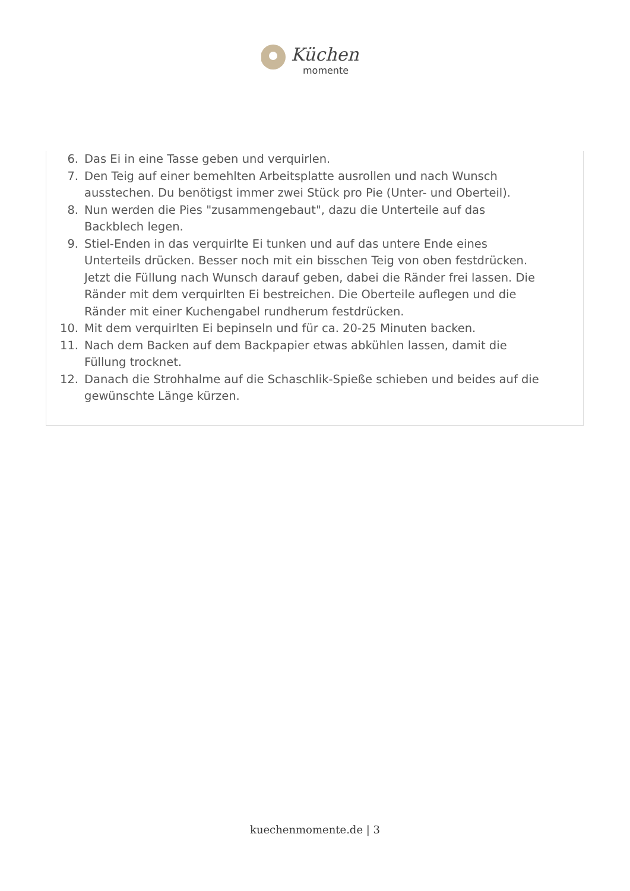Küchen
momente
6. Das Ei in eine Tasse geben und verquirlen.
7. Den Teig auf einer bemehlten Arbeitsplatte ausrollen und nach Wunsch ausstechen. Du benötigst immer zwei Stück pro Pie (Unter- und Oberteil).
8. Nun werden die Pies "zusammengebaut", dazu die Unterteile auf das Backblech legen.
9. Stiel-Enden in das verquirlte Ei tunken und auf das untere Ende eines Unterteils drücken. Besser noch mit ein bisschen Teig von oben festdrücken. Jetzt die Füllung nach Wunsch darauf geben, dabei die Ränder frei lassen. Die Ränder mit dem verquirlten Ei bestreichen. Die Oberteile auflegen und die Ränder mit einer Kuchengabel rundherum festdrücken.
10. Mit dem verquirlten Ei bepinseln und für ca. 20-25 Minuten backen.
11. Nach dem Backen auf dem Backpapier etwas abkühlen lassen, damit die Füllung trocknet.
12. Danach die Strohhalme auf die Schaschlik-Spieße schieben und beides auf die gewünschte Länge kürzen.
kuechenmomente.de | 3